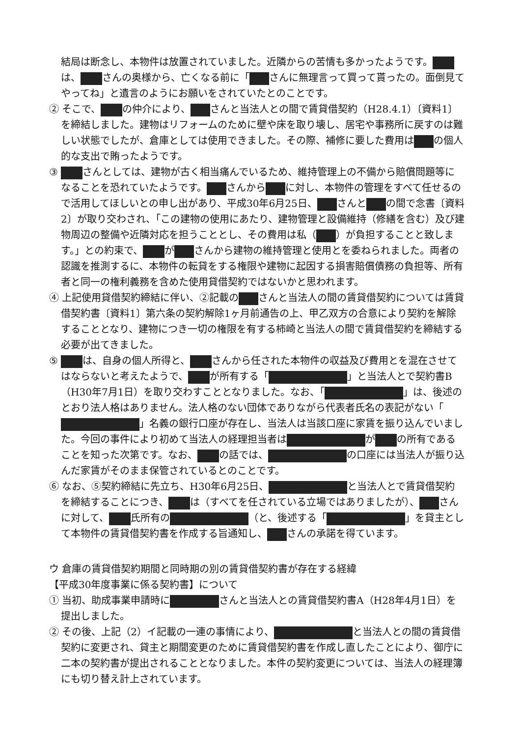結局は断念し、本物件は放置されていました。近隣からの苦情も多かったようです。 は、 さんの奥様から、亡くなる前に「 さんに無理言って買って貰ったの。面倒見てやってね」と遺言のようにお願いをされていたとのことです。
② そこで、 の仲介により、 さんと当法人との間で賃貸借契約（H28.4.1）〔資料1〕を締結しました。建物はリフォームのために壁や床を取り壊し、居宅や事務所に戻すのは難しい状態でしたが、倉庫としては使用できました。その際、補修に要した費用は の個人的な支出で賄ったようです。
③ さんとしては、建物が古く相当痛んでいるため、維持管理上の不備から賠償問題等になることを恐れていたようです。 さんから に対し、本物件の管理をすべて任せるので活用してほしいとの申し出があり、平成30年6月25日、 さんと の間で念書〔資料2〕が取り交わされ、「この建物の使用にあたり、建物管理と設備維持（修繕を含む）及び建物周辺の整備や近隣対応を担うこととし、その費用は私（ ）が負担することと致します。」との約束で、 が さんから建物の維持管理と使用とを委ねられました。両者の認識を推測するに、本物件の転貸をする権限や建物に起因する損害賠償債務の負担等、所有者と同一の権利義務を含めた使用貸借契約ではないかと思われます。
④ 上記使用貸借契約締結に伴い、②記載の さんと当法人の間の賃貸借契約については賃貸借契約書〔資料1〕第六条の契約解除1ヶ月前通告の上、甲乙双方の合意により契約を解除することとなり、建物につき一切の権限を有する柿崎と当法人の間で賃貸借契約を締結する必要が出てきました。
⑤ は、自身の個人所得と、 さんから任された本物件の収益及び費用とを混在させてはならないと考えたようで、 が所有する「 」と当法人とで契約書B（H30年7月1日）を取り交わすこととなりました。なお、「 」は、後述のとおり法人格はありません。法人格のない団体でありながら代表者氏名の表記がない「 」名義の銀行口座が存在し、当法人は当該口座に家賃を振り込んでいました。今回の事件により初めて当法人の経理担当者は が の所有であることを知った次第です。なお、 の話では、 の口座には当法人が振り込んだ家賃がそのまま保管されているとのことです。
⑥ なお、⑤契約締結に先立ち、H30年6月25日、 と当法人とで賃貸借契約を締結することにつき、 は（すべてを任されている立場ではありましたが）、 さんに対して、 氏所有の （と、後述する「 」を貸主として本物件の賃貸借契約書を作成する旨通知し、 さんの承諾を得ています。
ウ 倉庫の賃貸借契約期間と同時期の別の賃貸借契約書が存在する経緯
【平成30年度事業に係る契約書】について
① 当初、助成事業申請時に さんと当法人との賃貸借契約書A（H28年4月1日）を提出しました。
② その後、上記（2）イ記載の一連の事情により、 と当法人との間の賃貸借契約に変更され、貸主と期間変更のために賃貸借契約書を作成し直したことにより、御庁に二本の契約書が提出されることとなりました。本件の契約変更については、当法人の経理簿にも切り替え計上されています。